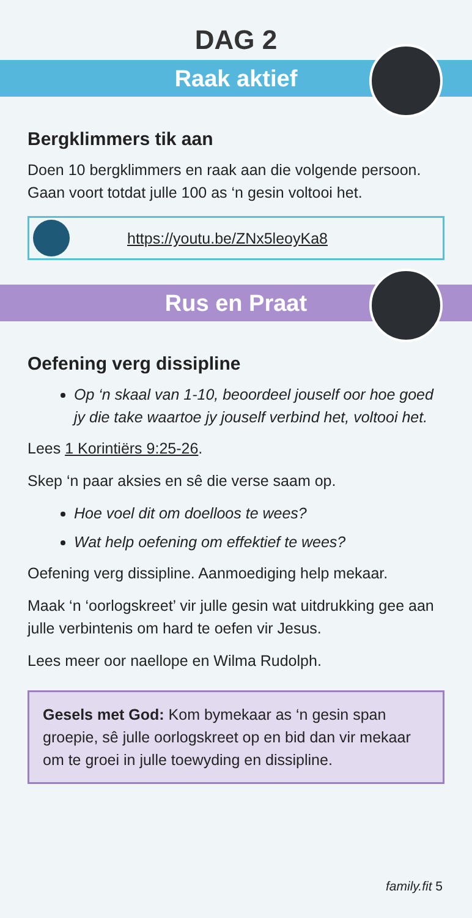DAG 2
Raak aktief
Bergklimmers tik aan
Doen 10 bergklimmers en raak aan die volgende persoon. Gaan voort totdat julle 100 as ‘n gesin voltooi het.
https://youtu.be/ZNx5leoyKa8
Rus en Praat
Oefening verg dissipline
Op ‘n skaal van 1-10, beoordeel jouself oor hoe goed jy die take waartoe jy jouself verbind het, voltooi het.
Lees 1 Korintiërs 9:25-26.
Skep ‘n paar aksies en sê die verse saam op.
Hoe voel dit om doelloos te wees?
Wat help oefening om effektief te wees?
Oefening verg dissipline. Aanmoediging help mekaar.
Maak ‘n ‘oorlogskreet’ vir julle gesin wat uitdrukking gee aan julle verbintenis om hard te oefen vir Jesus.
Lees meer oor naellope en Wilma Rudolph.
Gesels met God: Kom bymekaar as ‘n gesin span groepie, sê julle oorlogskreet op en bid dan vir mekaar om te groei in julle toewyding en dissipline.
family.fit 5